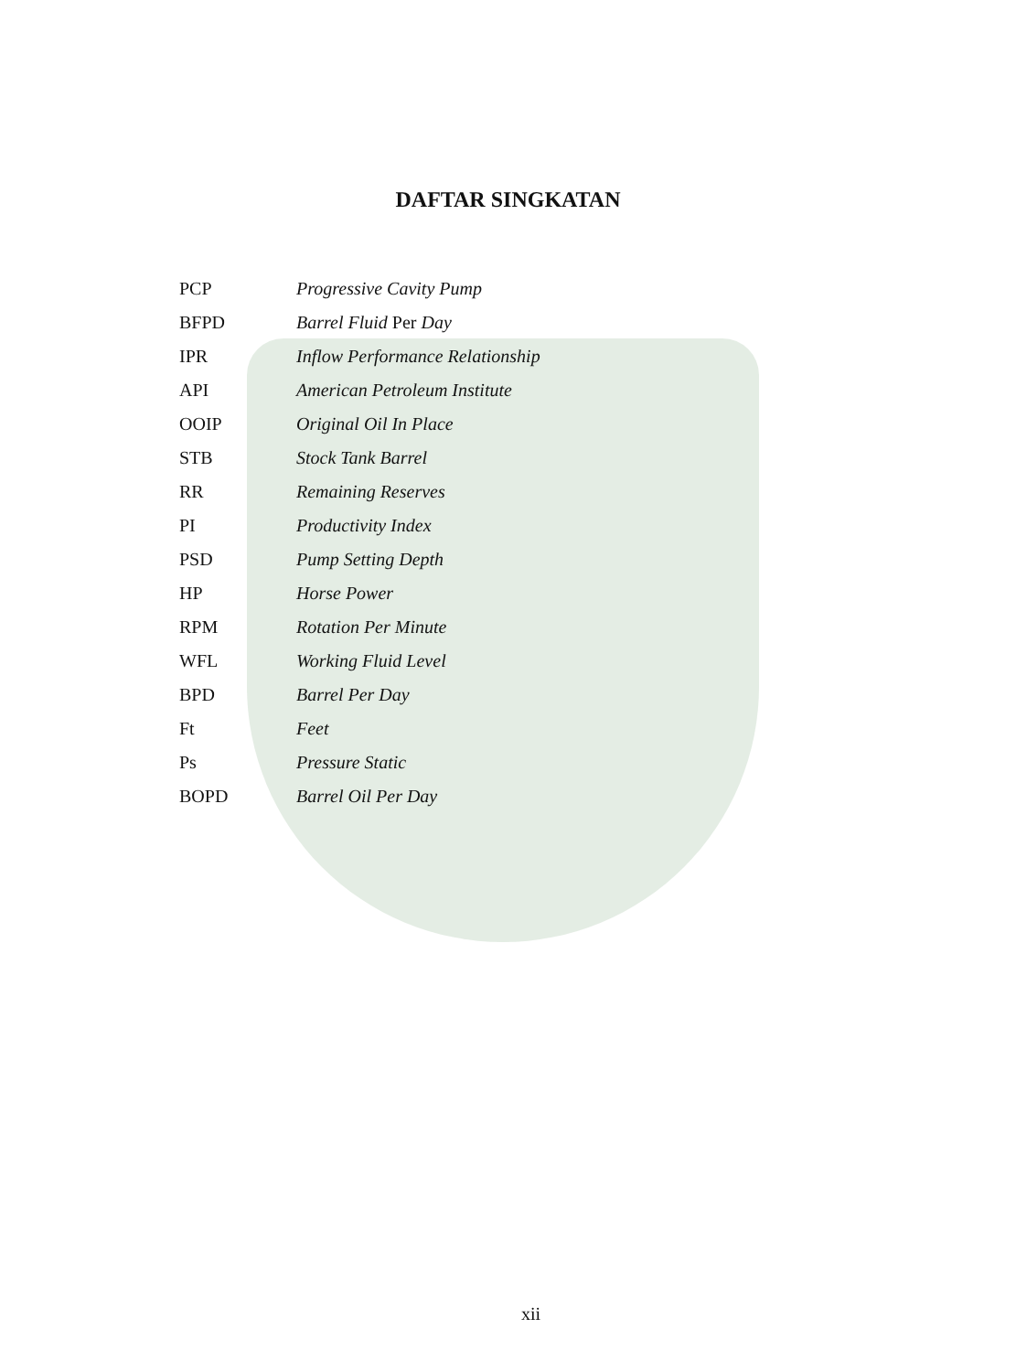DAFTAR SINGKATAN
| PCP | Progressive Cavity Pump |
| BFPD | Barrel Fluid Per Day |
| IPR | Inflow Performance Relationship |
| API | American Petroleum Institute |
| OOIP | Original Oil In Place |
| STB | Stock Tank Barrel |
| RR | Remaining Reserves |
| PI | Productivity Index |
| PSD | Pump Setting Depth |
| HP | Horse Power |
| RPM | Rotation Per Minute |
| WFL | Working Fluid Level |
| BPD | Barrel Per Day |
| Ft | Feet |
| Ps | Pressure Static |
| BOPD | Barrel Oil Per Day |
xii